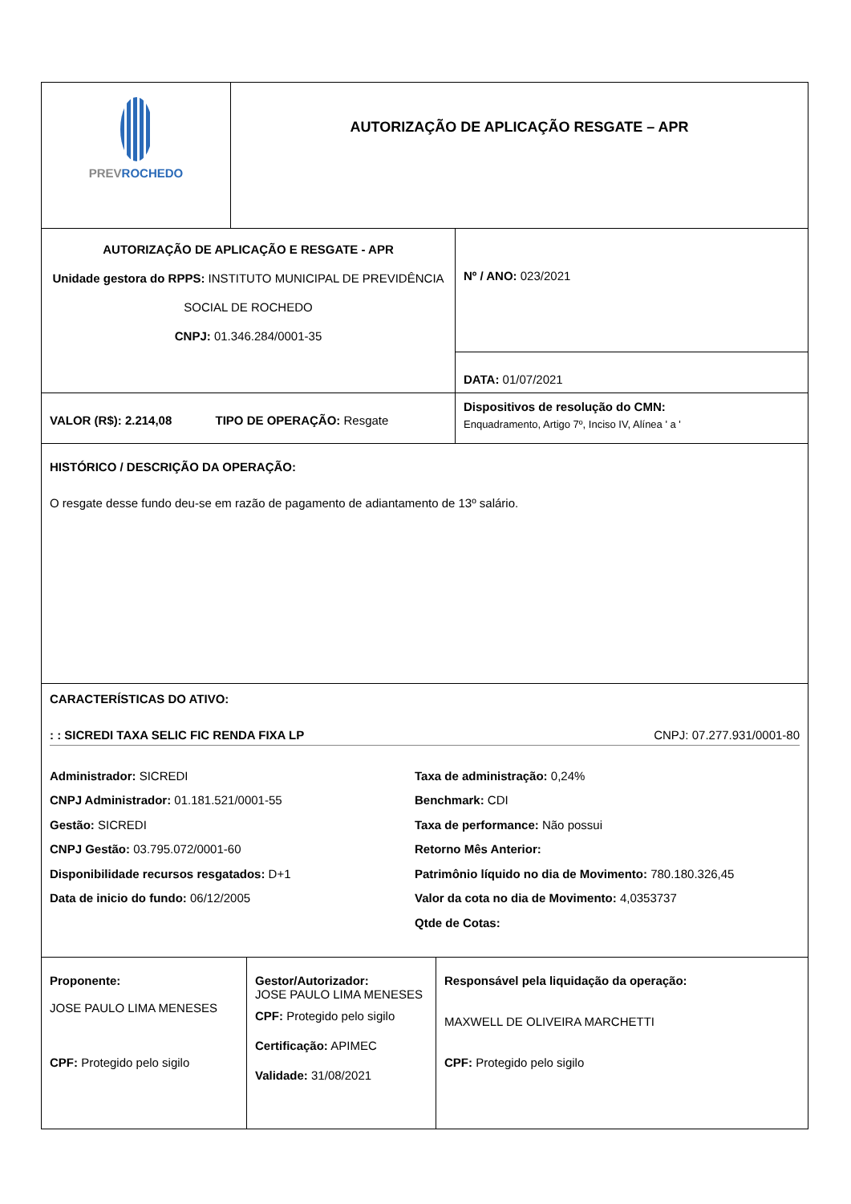| PREV ROCHEDO | AUTORIZAÇÃO DE APLICAÇÃO RESGATE – APR |
| AUTORIZAÇÃO DE APLICAÇÃO E RESGATE - APR Unidade gestora do RPPS: INSTITUTO MUNICIPAL DE PREVIDÊNCIA SOCIAL DE ROCHEDO CNPJ: 01.346.284/0001-35 | Nº / ANO: 023/2021 |
| | DATA: 01/07/2021 |
| VALOR (R$): 2.214,08 TIPO DE OPERAÇÃO: Resgate | Dispositivos de resolução do CMN: Enquadramento, Artigo 7º, Inciso IV, Alínea ' a ' |
| HISTÓRICO / DESCRIÇÃO DA OPERAÇÃO: O resgate desse fundo deu-se em razão de pagamento de adiantamento de 13º salário. | |
| CARACTERÍSTICAS DO ATIVO: : : SICREDI TAXA SELIC FIC RENDA FIXA LP CNPJ: 07.277.931/0001-80 Administrador: SICREDI CNPJ Administrador: 01.181.521/0001-55 Gestão: SICREDI CNPJ Gestão: 03.795.072/0001-60 Disponibilidade recursos resgatados: D+1 Data de inicio do fundo: 06/12/2005 Taxa de administração: 0,24% Benchmark: CDI Taxa de performance: Não possui Retorno Mês Anterior: Patrimônio líquido no dia de Movimento: 780.180.326,45 Valor da cota no dia de Movimento: 4,0353737 Qtde de Cotas: | |
| Proponente: JOSE PAULO LIMA MENESES CPF: Protegido pelo sigilo | Gestor/Autorizador: JOSE PAULO LIMA MENESES CPF: Protegido pelo sigilo Certificação: APIMEC Validade: 31/08/2021 | Responsável pela liquidação da operação: MAXWELL DE OLIVEIRA MARCHETTI CPF: Protegido pelo sigilo |